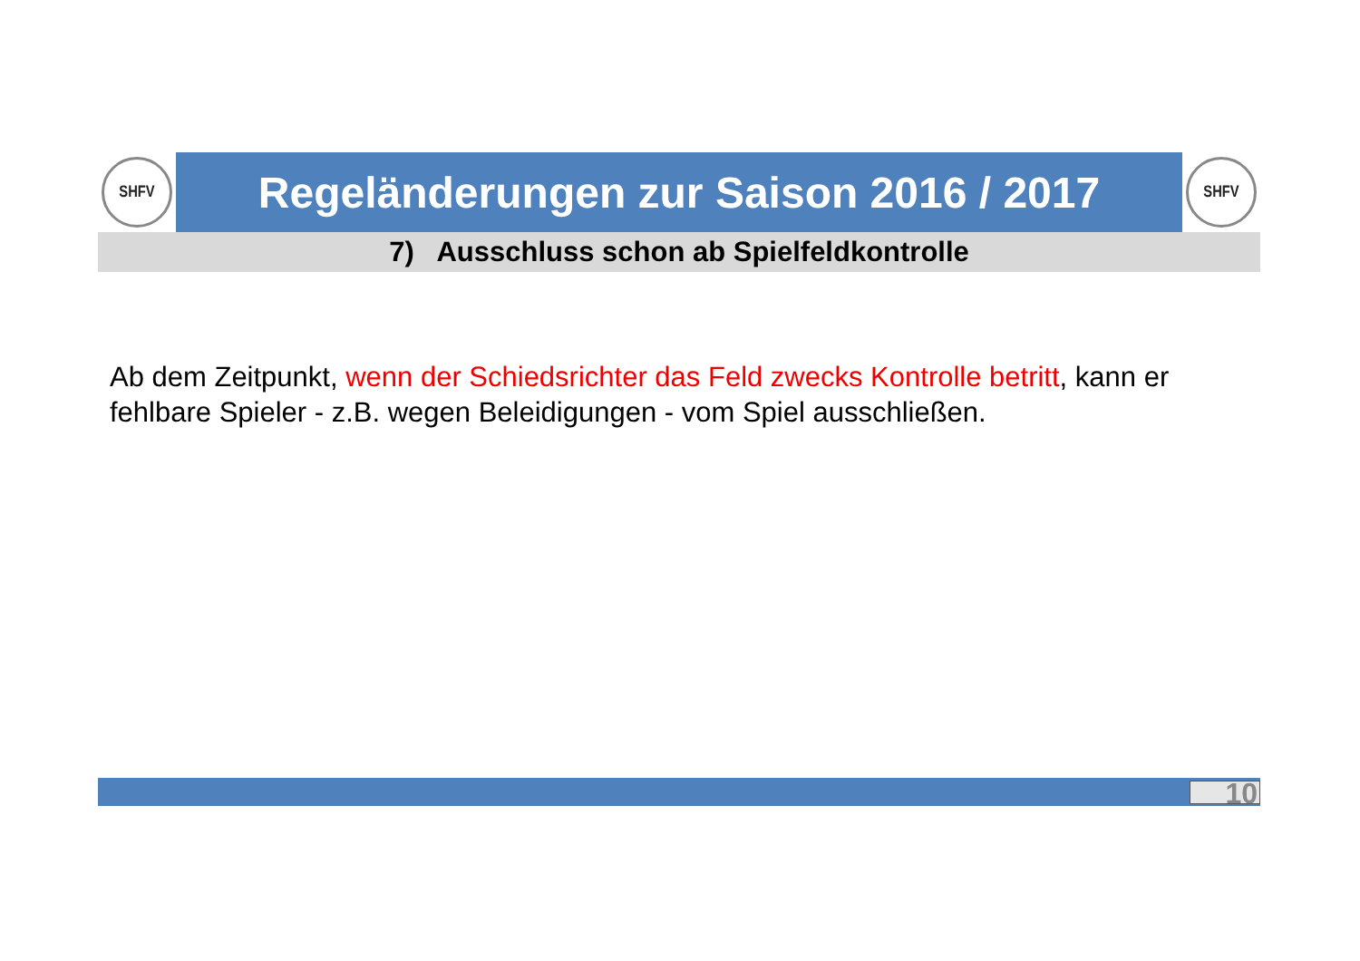SHFV
Regeländerungen zur Saison 2016 / 2017
SHFV
7) Ausschluss schon ab Spielfeldkontrolle
Ab dem Zeitpunkt, wenn der Schiedsrichter das Feld zwecks Kontrolle betritt, kann er fehlbare Spieler - z.B. wegen Beleidigungen - vom Spiel ausschließen.
10